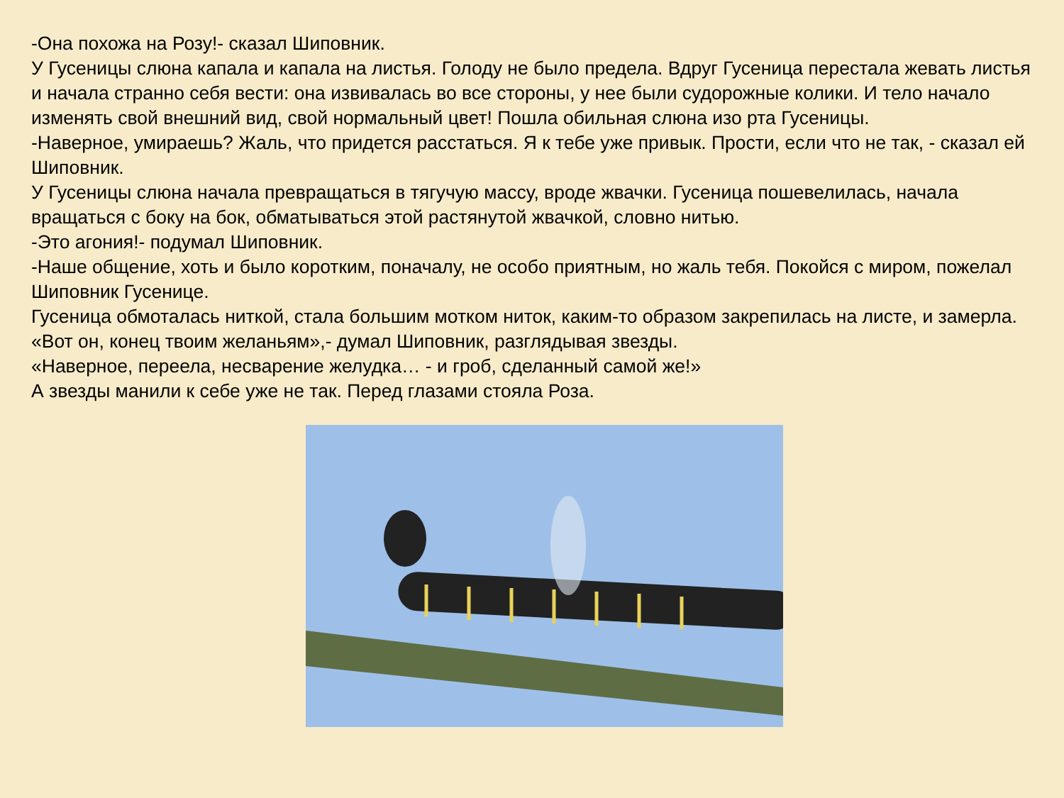-Она похожа на Розу!- сказал Шиповник.
У Гусеницы слюна капала и капала на листья. Голоду не было предела. Вдруг Гусеница перестала жевать листья и начала странно себя вести: она извивалась во все стороны, у нее были судорожные колики. И тело начало изменять свой внешний вид, свой нормальный цвет! Пошла обильная слюна изо рта Гусеницы.
-Наверное, умираешь? Жаль, что придется расстаться. Я к тебе уже привык. Прости, если что не так, - сказал ей Шиповник.
У Гусеницы слюна начала превращаться в тягучую массу, вроде жвачки. Гусеница пошевелилась, начала вращаться с боку на бок, обматываться этой растянутой жвачкой, словно нитью.
-Это агония!- подумал Шиповник.
-Наше общение, хоть и было коротким, поначалу, не особо приятным, но жаль тебя. Покойся с миром, пожелал Шиповник Гусенице.
Гусеница обмоталась ниткой, стала большим мотком ниток, каким-то образом закрепилась на листе, и замерла.
«Вот он, конец твоим желаньям»,- думал Шиповник, разглядывая звезды.
«Наверное, переела, несварение желудка… - и гроб, сделанный самой же!»
А звезды манили к себе уже не так. Перед глазами стояла Роза.